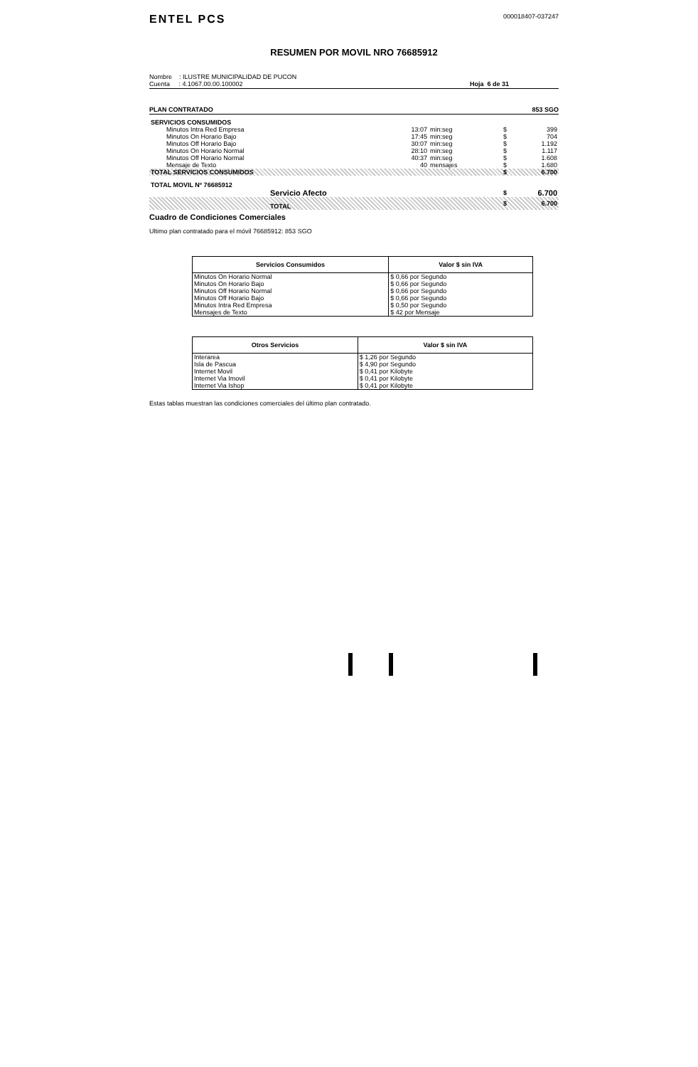ENTEL PCS
000018407-037247
RESUMEN POR MOVIL NRO 76685912
Nombre : ILUSTRE MUNICIPALIDAD DE PUCON
Cuenta : 4.1067.00.00.100002
Hoja 6 de 31
PLAN CONTRATADO 853 SGO
| SERVICIOS CONSUMIDOS | | | | |
| Minutos Intra Red Empresa | 13:07 | min:seg | $ | 399 |
| Minutos On Horario Bajo | 17:45 | min:seg | $ | 704 |
| Minutos Off Horario Bajo | 30:07 | min:seg | $ | 1.192 |
| Minutos On Horario Normal | 28:10 | min:seg | $ | 1.117 |
| Minutos Off Horario Normal | 40:37 | min:seg | $ | 1.608 |
| Mensaje de Texto | 40 | mensajes | $ | 1.680 |
| TOTAL SERVICIOS CONSUMIDOS | | | $ | 6.700 |
| TOTAL MOVIL Nº 76685912 | | | | |
| Servicio Afecto | | | $ | 6.700 |
| TOTAL | | | $ | 6.700 |
Cuadro de Condiciones Comerciales
Ultimo plan contratado para el móvil 76685912: 853 SGO
| Servicios Consumidos | Valor $ sin IVA |
| --- | --- |
| Minutos On Horario Normal | $ 0,66 por Segundo |
| Minutos On Horario Bajo | $ 0,66 por Segundo |
| Minutos Off Horario Normal | $ 0,66 por Segundo |
| Minutos Off Horario Bajo | $ 0,66 por Segundo |
| Minutos Intra Red Empresa | $ 0,50 por Segundo |
| Mensajes de Texto | $ 42 por Mensaje |
| Otros Servicios | Valor $ sin IVA |
| --- | --- |
| Interarea | $ 1,26 por Segundo |
| Isla de Pascua | $ 4,90 por Segundo |
| Internet Movil | $ 0,41 por Kilobyte |
| Internet Via Imovil | $ 0,41 por Kilobyte |
| Internet Via Ishop | $ 0,41 por Kilobyte |
Estas tablas muestran las condiciones comerciales del último plan contratado.